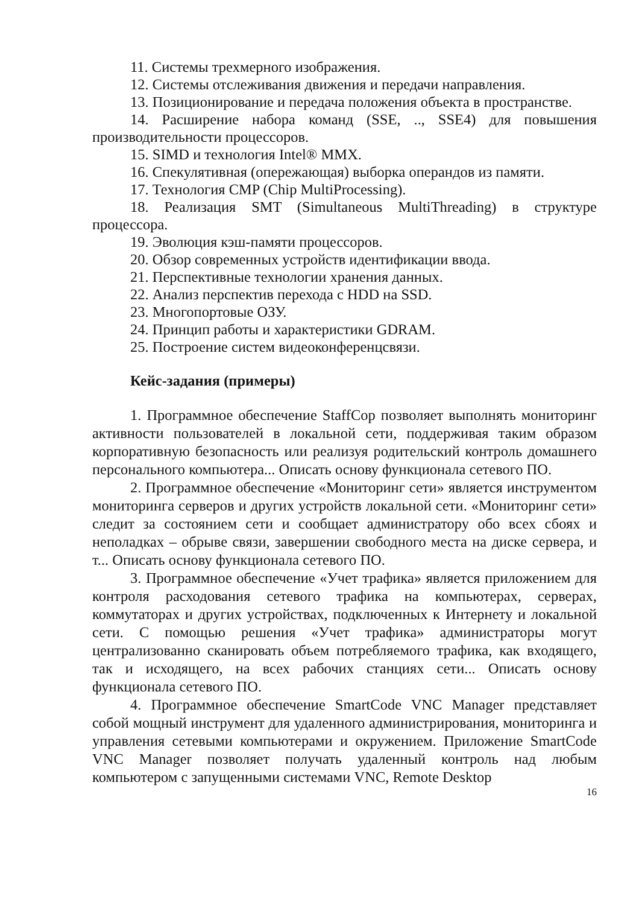11. Системы трехмерного изображения.
12. Системы отслеживания движения и передачи направления.
13. Позиционирование и передача положения объекта в пространстве.
14. Расширение набора команд (SSE, .., SSE4) для повышения производительности процессоров.
15. SIMD и технология Intel® MMX.
16. Спекулятивная (опережающая) выборка операндов из памяти.
17. Технология CMP (Chip MultiProcessing).
18. Реализация SMT (Simultaneous MultiThreading) в структуре процессора.
19. Эволюция кэш-памяти процессоров.
20. Обзор современных устройств идентификации ввода.
21. Перспективные технологии хранения данных.
22. Анализ перспектив перехода с HDD на SSD.
23. Многопортовые ОЗУ.
24. Принцип работы и характеристики GDRAM.
25. Построение систем видеоконференцсвязи.
Кейс-задания (примеры)
1. Программное обеспечение StaffCop позволяет выполнять мониторинг активности пользователей в локальной сети, поддерживая таким образом корпоративную безопасность или реализуя родительский контроль домашнего персонального компьютера... Описать основу функционала сетевого ПО.
2. Программное обеспечение «Мониторинг сети» является инструментом мониторинга серверов и других устройств локальной сети. «Мониторинг сети» следит за состоянием сети и сообщает администратору обо всех сбоях и неполадках – обрыве связи, завершении свободного места на диске сервера, и т... Описать основу функционала сетевого ПО.
3. Программное обеспечение «Учет трафика» является приложением для контроля расходования сетевого трафика на компьютерах, серверах, коммутаторах и других устройствах, подключенных к Интернету и локальной сети. С помощью решения «Учет трафика» администраторы могут централизованно сканировать объем потребляемого трафика, как входящего, так и исходящего, на всех рабочих станциях сети... Описать основу функционала сетевого ПО.
4. Программное обеспечение SmartCode VNC Manager представляет собой мощный инструмент для удаленного администрирования, мониторинга и управления сетевыми компьютерами и окружением. Приложение SmartCode VNC Manager позволяет получать удаленный контроль над любым компьютером с запущенными системами VNC, Remote Desktop
16